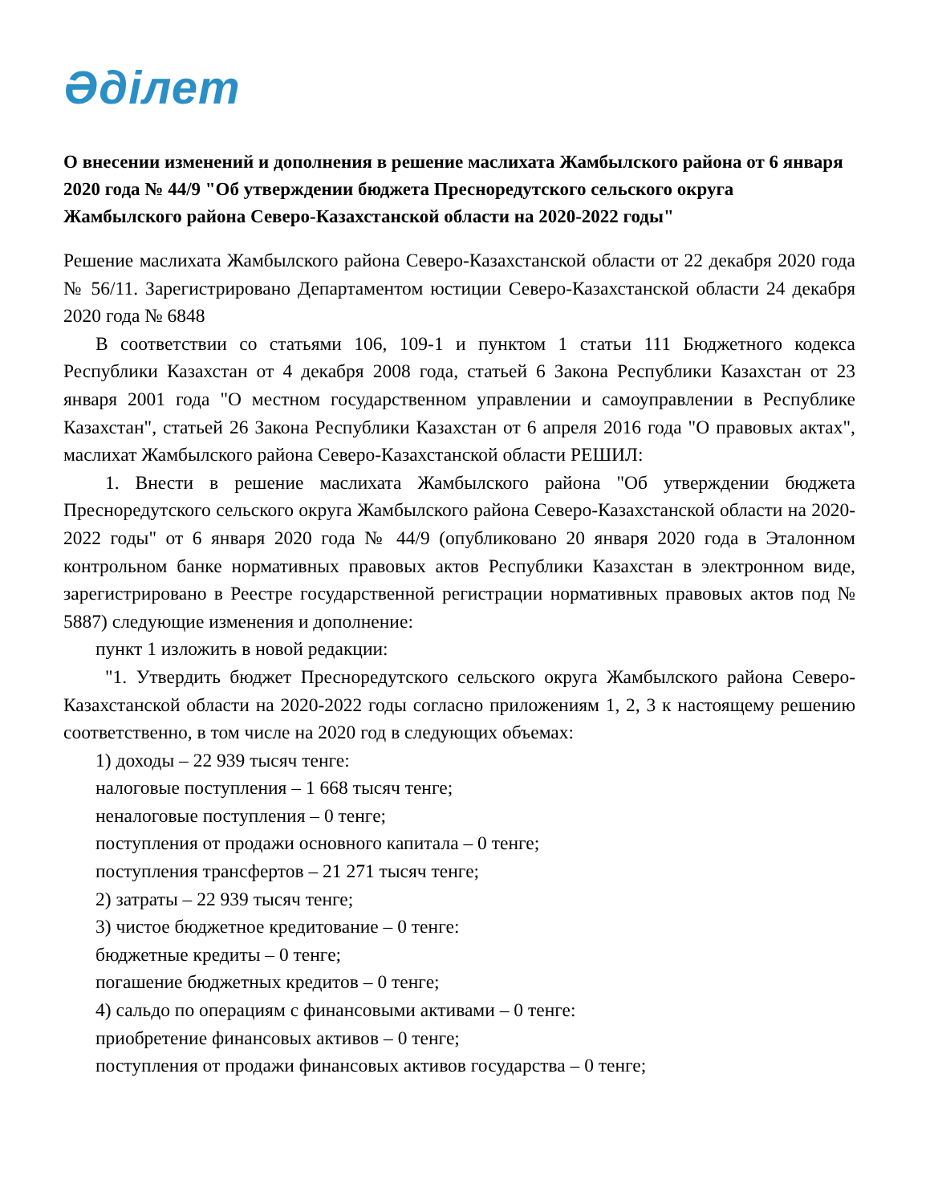Әділет
О внесении изменений и дополнения в решение маслихата Жамбылского района от 6 января 2020 года № 44/9 "Об утверждении бюджета Пресноредутского сельского округа Жамбылского района Северо-Казахстанской области на 2020-2022 годы"
Решение маслихата Жамбылского района Северо-Казахстанской области от 22 декабря 2020 года № 56/11. Зарегистрировано Департаментом юстиции Северо-Казахстанской области 24 декабря 2020 года № 6848
В соответствии со статьями 106, 109-1 и пунктом 1 статьи 111 Бюджетного кодекса Республики Казахстан от 4 декабря 2008 года, статьей 6 Закона Республики Казахстан от 23 января 2001 года "О местном государственном управлении и самоуправлении в Республике Казахстан", статьей 26 Закона Республики Казахстан от 6 апреля 2016 года "О правовых актах", маслихат Жамбылского района Северо-Казахстанской области РЕШИЛ:
1. Внести в решение маслихата Жамбылского района "Об утверждении бюджета Пресноредутского сельского округа Жамбылского района Северо-Казахстанской области на 2020-2022 годы" от 6 января 2020 года № 44/9 (опубликовано 20 января 2020 года в Эталонном контрольном банке нормативных правовых актов Республики Казахстан в электронном виде, зарегистрировано в Реестре государственной регистрации нормативных правовых актов под № 5887) следующие изменения и дополнение:
пункт 1 изложить в новой редакции:
"1. Утвердить бюджет Пресноредутского сельского округа Жамбылского района Северо-Казахстанской области на 2020-2022 годы согласно приложениям 1, 2, 3 к настоящему решению соответственно, в том числе на 2020 год в следующих объемах:
1) доходы – 22 939 тысяч тенге:
налоговые поступления – 1 668 тысяч тенге;
неналоговые поступления – 0 тенге;
поступления от продажи основного капитала – 0 тенге;
поступления трансфертов – 21 271 тысяч тенге;
2) затраты – 22 939 тысяч тенге;
3) чистое бюджетное кредитование – 0 тенге:
бюджетные кредиты – 0 тенге;
погашение бюджетных кредитов – 0 тенге;
4) сальдо по операциям с финансовыми активами – 0 тенге:
приобретение финансовых активов – 0 тенге;
поступления от продажи финансовых активов государства – 0 тенге;